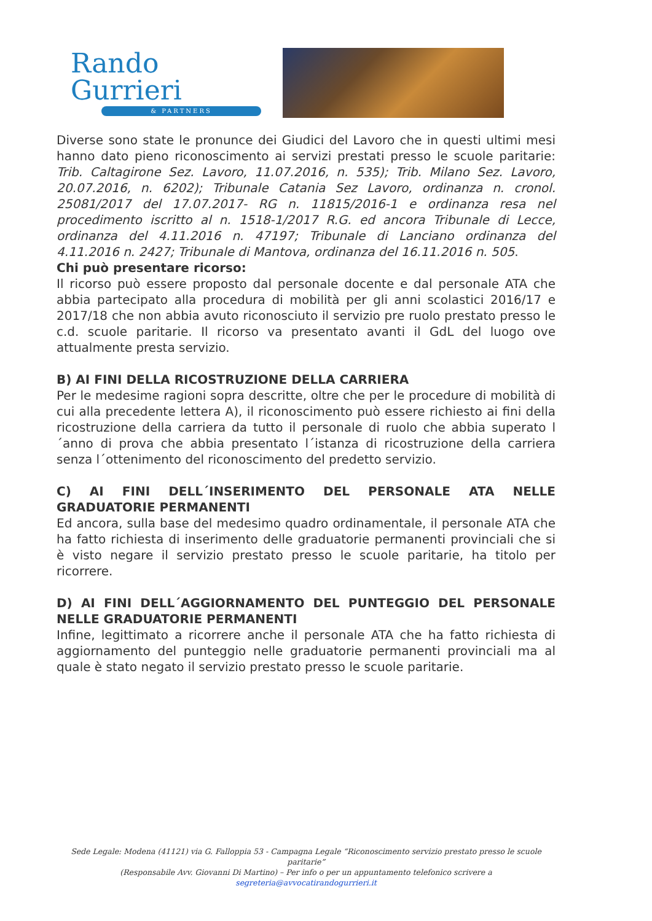Rando Gurrieri
& PARTNERS
Diverse sono state le pronunce dei Giudici del Lavoro che in questi ultimi mesi hanno dato pieno riconoscimento ai servizi prestati presso le scuole paritarie: Trib. Caltagirone Sez. Lavoro, 11.07.2016, n. 535); Trib. Milano Sez. Lavoro, 20.07.2016, n. 6202); Tribunale Catania Sez Lavoro, ordinanza n. cronol. 25081/2017 del 17.07.2017- RG n. 11815/2016-1 e ordinanza resa nel procedimento iscritto al n. 1518-1/2017 R.G. ed ancora Tribunale di Lecce, ordinanza del 4.11.2016 n. 47197; Tribunale di Lanciano ordinanza del 4.11.2016 n. 2427; Tribunale di Mantova, ordinanza del 16.11.2016 n. 505.
Chi può presentare ricorso:
Il ricorso può essere proposto dal personale docente e dal personale ATA che abbia partecipato alla procedura di mobilità per gli anni scolastici 2016/17 e 2017/18 che non abbia avuto riconosciuto il servizio pre ruolo prestato presso le c.d. scuole paritarie. Il ricorso va presentato avanti il GdL del luogo ove attualmente presta servizio.
B) AI FINI DELLA RICOSTRUZIONE DELLA CARRIERA
Per le medesime ragioni sopra descritte, oltre che per le procedure di mobilità di cui alla precedente lettera A), il riconoscimento può essere richiesto ai fini della ricostruzione della carriera da tutto il personale di ruolo che abbia superato l´anno di prova che abbia presentato l´istanza di ricostruzione della carriera senza l´ottenimento del riconoscimento del predetto servizio.
C) AI FINI DELL´INSERIMENTO DEL PERSONALE ATA NELLE GRADUATORIE PERMANENTI
Ed ancora, sulla base del medesimo quadro ordinamentale, il personale ATA che ha fatto richiesta di inserimento delle graduatorie permanenti provinciali che si è visto negare il servizio prestato presso le scuole paritarie, ha titolo per ricorrere.
D) AI FINI DELL´AGGIORNAMENTO DEL PUNTEGGIO DEL PERSONALE NELLE GRADUATORIE PERMANENTI
Infine, legittimato a ricorrere anche il personale ATA che ha fatto richiesta di aggiornamento del punteggio nelle graduatorie permanenti provinciali ma al quale è stato negato il servizio prestato presso le scuole paritarie.
Sede Legale: Modena (41121) via G. Falloppia 53 - Campagna Legale “Riconoscimento servizio prestato presso le scuole paritarie”
(Responsabile Avv. Giovanni Di Martino) – Per info o per un appuntamento telefonico scrivere a segreteria@avvocatirandogurrieri.it